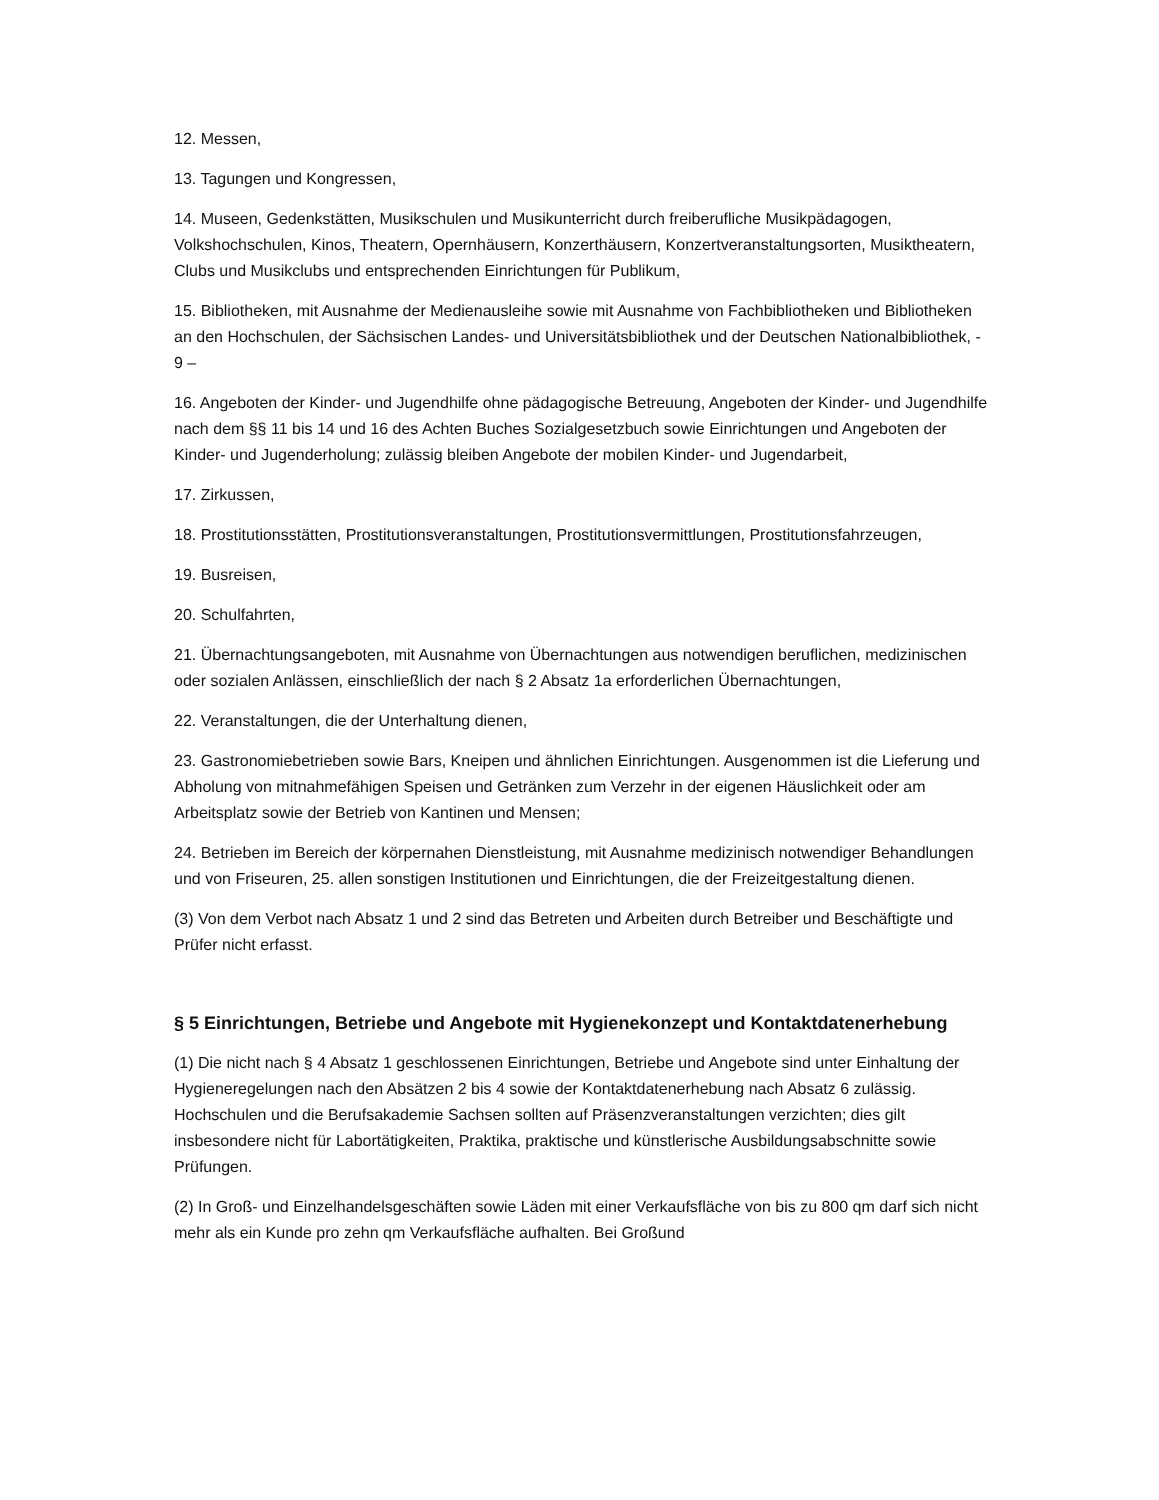12. Messen,
13. Tagungen und Kongressen,
14. Museen, Gedenkstätten, Musikschulen und Musikunterricht durch freiberufliche Musikpädagogen, Volkshochschulen, Kinos, Theatern, Opernhäusern, Konzerthäusern, Konzertveranstaltungsorten, Musiktheatern, Clubs und Musikclubs und entsprechenden Einrichtungen für Publikum,
15. Bibliotheken, mit Ausnahme der Medienausleihe sowie mit Ausnahme von Fachbibliotheken und Bibliotheken an den Hochschulen, der Sächsischen Landes- und Universitätsbibliothek und der Deutschen Nationalbibliothek, - 9 –
16. Angeboten der Kinder- und Jugendhilfe ohne pädagogische Betreuung, Angeboten der Kinder- und Jugendhilfe nach dem §§ 11 bis 14 und 16 des Achten Buches Sozialgesetzbuch sowie Einrichtungen und Angeboten der Kinder- und Jugenderholung; zulässig bleiben Angebote der mobilen Kinder- und Jugendarbeit,
17. Zirkussen,
18. Prostitutionsstätten, Prostitutionsveranstaltungen, Prostitutionsvermittlungen, Prostitutionsfahrzeugen,
19. Busreisen,
20. Schulfahrten,
21. Übernachtungsangeboten, mit Ausnahme von Übernachtungen aus notwendigen beruflichen, medizinischen oder sozialen Anlässen, einschließlich der nach § 2 Absatz 1a erforderlichen Übernachtungen,
22. Veranstaltungen, die der Unterhaltung dienen,
23. Gastronomiebetrieben sowie Bars, Kneipen und ähnlichen Einrichtungen. Ausgenommen ist die Lieferung und Abholung von mitnahmefähigen Speisen und Getränken zum Verzehr in der eigenen Häuslichkeit oder am Arbeitsplatz sowie der Betrieb von Kantinen und Mensen;
24. Betrieben im Bereich der körpernahen Dienstleistung, mit Ausnahme medizinisch notwendiger Behandlungen und von Friseuren, 25. allen sonstigen Institutionen und Einrichtungen, die der Freizeitgestaltung dienen.
(3) Von dem Verbot nach Absatz 1 und 2 sind das Betreten und Arbeiten durch Betreiber und Beschäftigte und Prüfer nicht erfasst.
§ 5 Einrichtungen, Betriebe und Angebote mit Hygienekonzept und Kontaktdatenerhebung
(1) Die nicht nach § 4 Absatz 1 geschlossenen Einrichtungen, Betriebe und Angebote sind unter Einhaltung der Hygieneregelungen nach den Absätzen 2 bis 4 sowie der Kontaktdatenerhebung nach Absatz 6 zulässig. Hochschulen und die Berufsakademie Sachsen sollten auf Präsenzveranstaltungen verzichten; dies gilt insbesondere nicht für Labortätigkeiten, Praktika, praktische und künstlerische Ausbildungsabschnitte sowie Prüfungen.
(2) In Groß- und Einzelhandelsgeschäften sowie Läden mit einer Verkaufsfläche von bis zu 800 qm darf sich nicht mehr als ein Kunde pro zehn qm Verkaufsfläche aufhalten. Bei Großund